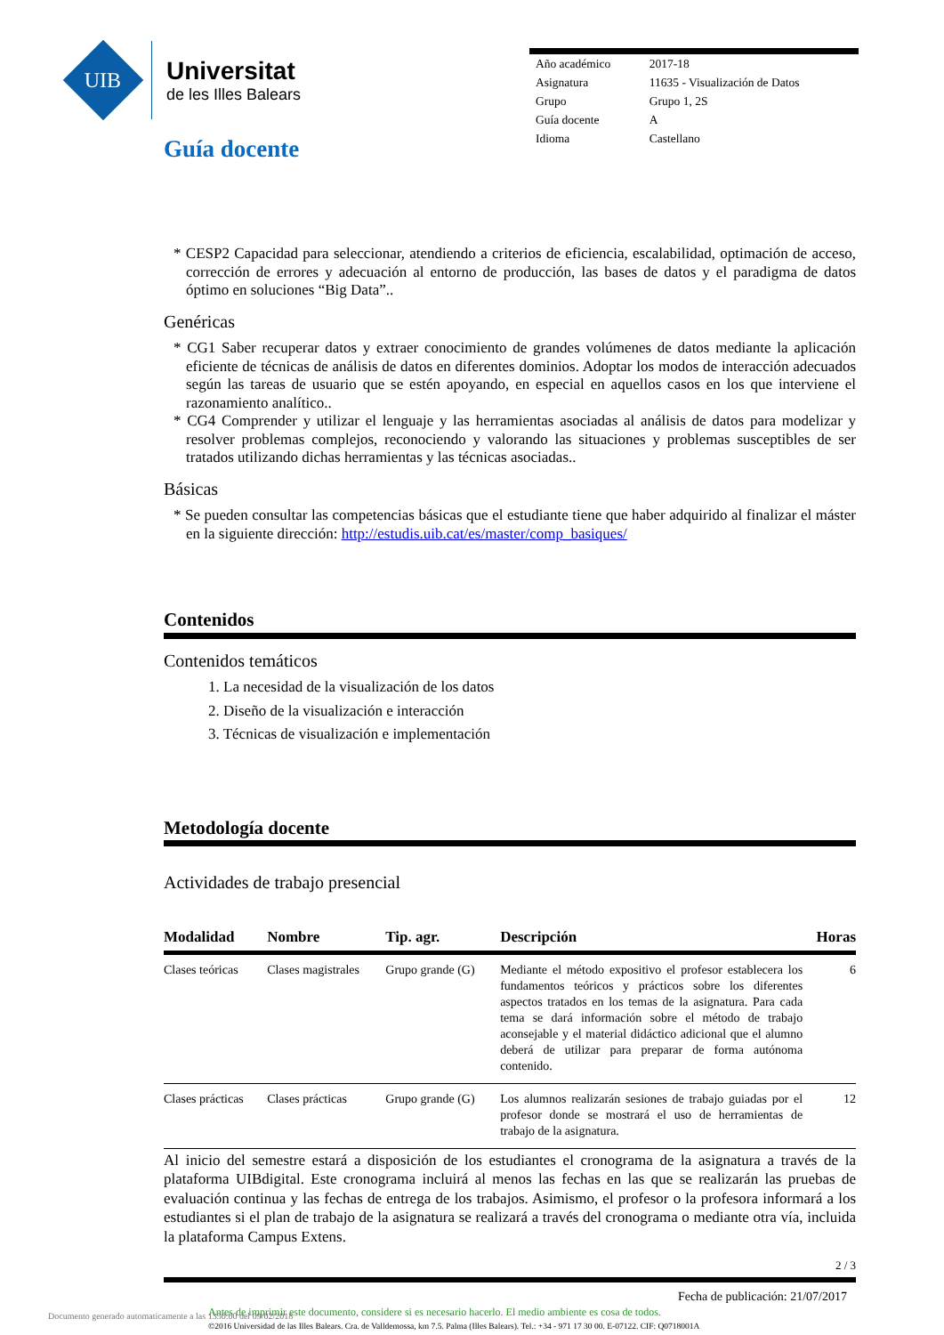UIB
Universitat
de les Illes Balears
Guía docente
| Año académico | 2017-18 |
| Asignatura | 11635 - Visualización de Datos |
| Grupo | Grupo 1, 2S |
| Guía docente | A |
| Idioma | Castellano |
* CESP2 Capacidad para seleccionar, atendiendo a criterios de eficiencia, escalabilidad, optimación de acceso, corrección de errores y adecuación al entorno de producción, las bases de datos y el paradigma de datos óptimo en soluciones “Big Data”..
Genéricas
* CG1 Saber recuperar datos y extraer conocimiento de grandes volúmenes de datos mediante la aplicación eficiente de técnicas de análisis de datos en diferentes dominios. Adoptar los modos de interacción adecuados según las tareas de usuario que se estén apoyando, en especial en aquellos casos en los que interviene el razonamiento analítico..
* CG4 Comprender y utilizar el lenguaje y las herramientas asociadas al análisis de datos para modelizar y resolver problemas complejos, reconociendo y valorando las situaciones y problemas susceptibles de ser tratados utilizando dichas herramientas y las técnicas asociadas..
Básicas
* Se pueden consultar las competencias básicas que el estudiante tiene que haber adquirido al finalizar el máster en la siguiente dirección: http://estudis.uib.cat/es/master/comp_basiques/
Contenidos
Contenidos temáticos
1. La necesidad de la visualización de los datos
2. Diseño de la visualización e interacción
3. Técnicas de visualización e implementación
Metodología docente
Actividades de trabajo presencial
| Modalidad | Nombre | Tip. agr. | Descripción | Horas |
| --- | --- | --- | --- | --- |
| Clases teóricas | Clases magistrales | Grupo grande (G) | Mediante el método expositivo el profesor establecera los fundamentos teóricos y prácticos sobre los diferentes aspectos tratados en los temas de la asignatura. Para cada tema se dará información sobre el método de trabajo aconsejable y el material didáctico adicional que el alumno deberá de utilizar para preparar de forma autónoma contenido. | 6 |
| Clases prácticas | Clases prácticas | Grupo grande (G) | Los alumnos realizarán sesiones de trabajo guiadas por el profesor donde se mostrará el uso de herramientas de trabajo de la asignatura. | 12 |
Al inicio del semestre estará a disposición de los estudiantes el cronograma de la asignatura a través de la plataforma UIBdigital. Este cronograma incluirá al menos las fechas en las que se realizarán las pruebas de evaluación continua y las fechas de entrega de los trabajos. Asimismo, el profesor o la profesora informará a los estudiantes si el plan de trabajo de la asignatura se realizará a través del cronograma o mediante otra vía, incluida la plataforma Campus Extens.
2 / 3
Fecha de publicación: 21/07/2017
Antes de imprimir este documento, considere si es necesario hacerlo. El medio ambiente es cosa de todos.
©2016 Universidad de las Illes Balears. Cra. de Valldemossa, km 7.5. Palma (Illes Balears). Tel.: +34 - 971 17 30 00. E-07122. CIF: Q0718001A
Documento generado automaticamente a las 1350:00 del 09/02/2018